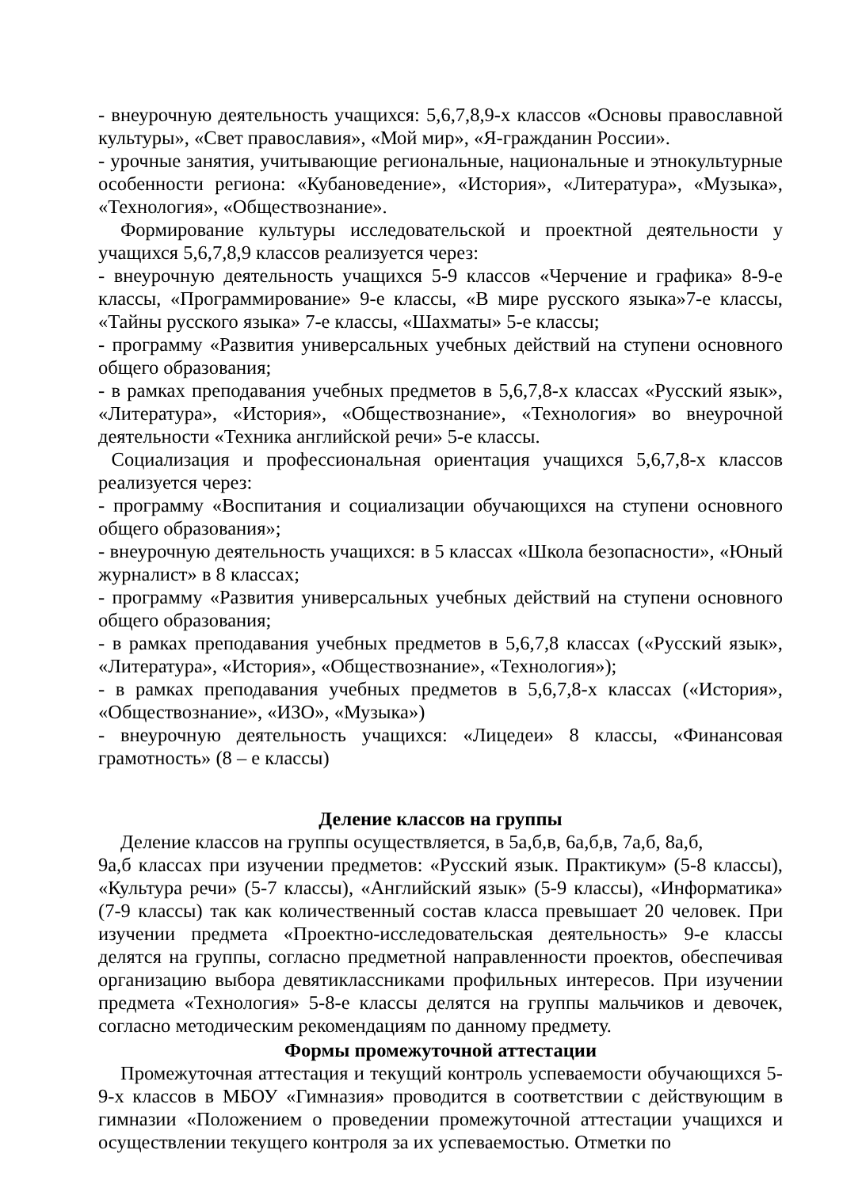- внеурочную деятельность учащихся: 5,6,7,8,9-х классов «Основы православной культуры», «Свет православия», «Мой мир», «Я-гражданин России».
- урочные занятия, учитывающие региональные, национальные и этнокультурные особенности региона: «Кубановедение», «История», «Литература», «Музыка», «Технология», «Обществознание».
Формирование культуры исследовательской и проектной деятельности у учащихся 5,6,7,8,9 классов реализуется через:
- внеурочную деятельность учащихся 5-9 классов «Черчение и графика» 8-9-е классы, «Программирование» 9-е классы, «В мире русского языка»7-е классы, «Тайны русского языка» 7-е классы, «Шахматы» 5-е классы;
- программу «Развития универсальных учебных действий на ступени основного общего образования;
- в рамках преподавания учебных предметов в 5,6,7,8-х классах «Русский язык», «Литература», «История», «Обществознание», «Технология» во внеурочной деятельности «Техника английской речи» 5-е классы.
Социализация и профессиональная ориентация учащихся 5,6,7,8-х классов реализуется через:
- программу «Воспитания и социализации обучающихся на ступени основного общего образования»;
- внеурочную деятельность учащихся: в 5 классах «Школа безопасности», «Юный журналист» в 8 классах;
- программу «Развития универсальных учебных действий на ступени основного общего образования;
- в рамках преподавания учебных предметов в 5,6,7,8 классах («Русский язык», «Литература», «История», «Обществознание», «Технология»);
- в рамках преподавания учебных предметов в 5,6,7,8-х классах («История», «Обществознание», «ИЗО», «Музыка»)
- внеурочную деятельность учащихся: «Лицедеи» 8 классы, «Финансовая грамотность» (8 – е классы)
Деление классов на группы
Деление классов на группы осуществляется, в 5а,б,в, 6а,б,в, 7а,б, 8а,б,
9а,б классах при изучении предметов: «Русский язык. Практикум» (5-8 классы), «Культура речи» (5-7 классы), «Английский язык» (5-9 классы), «Информатика» (7-9 классы) так как количественный состав класса превышает 20 человек. При изучении предмета «Проектно-исследовательская деятельность» 9-е классы делятся на группы, согласно предметной направленности проектов, обеспечивая организацию выбора девятиклассниками профильных интересов. При изучении предмета «Технология» 5-8-е классы делятся на группы мальчиков и девочек, согласно методическим рекомендациям по данному предмету.
Формы промежуточной аттестации
Промежуточная аттестация и текущий контроль успеваемости обучающихся 5-9-х классов в МБОУ «Гимназия» проводится в соответствии с действующим в гимназии «Положением о проведении промежуточной аттестации учащихся и осуществлении текущего контроля за их успеваемостью. Отметки по